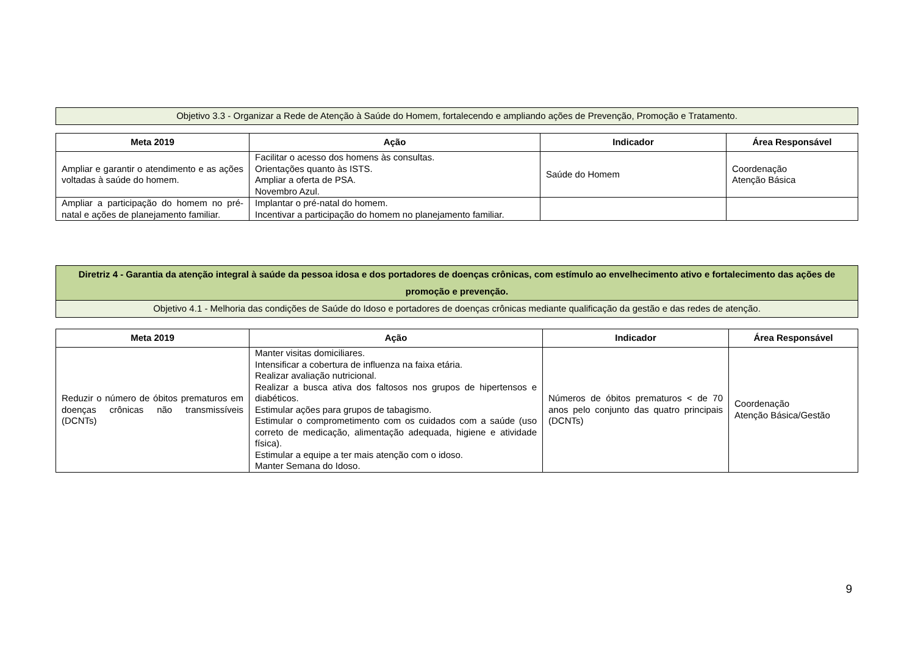| Objetivo 3.3 - Organizar a Rede de Atenção à Saúde do Homem, fortalecendo e ampliando ações de Prevenção, Promoção e Tratamento. |
| Meta 2019 | Ação | Indicador | Área Responsável |
| --- | --- | --- | --- |
| Ampliar e garantir o atendimento e as ações voltadas à saúde do homem. | Facilitar o acesso dos homens às consultas. Orientações quanto às ISTS. Ampliar a oferta de PSA. Novembro Azul. | Saúde do Homem | Coordenação Atenção Básica |
| Ampliar a participação do homem no pré-natal e ações de planejamento familiar. | Implantar o pré-natal do homem. Incentivar a participação do homem no planejamento familiar. | | |
| Diretriz 4 - Garantia da atenção integral à saúde da pessoa idosa e dos portadores de doenças crônicas, com estímulo ao envelhecimento ativo e fortalecimento das ações de promoção e prevenção. |
| Objetivo 4.1 - Melhoria das condições de Saúde do Idoso e portadores de doenças crônicas mediante qualificação da gestão e das redes de atenção. |
| Meta 2019 | Ação | Indicador | Área Responsável |
| --- | --- | --- | --- |
| Reduzir o número de óbitos prematuros em doenças crônicas não transmissíveis (DCNTs) | Manter visitas domiciliares. Intensificar a cobertura de influenza na faixa etária. Realizar avaliação nutricional. Realizar a busca ativa dos faltosos nos grupos de hipertensos e diabéticos. Estimular ações para grupos de tabagismo. Estimular o comprometimento com os cuidados com a saúde (uso correto de medicação, alimentação adequada, higiene e atividade física). Estimular a equipe a ter mais atenção com o idoso. Manter Semana do Idoso. | Números de óbitos prematuros < de 70 anos pelo conjunto das quatro principais (DCNTs) | Coordenação Atenção Básica/Gestão |
9